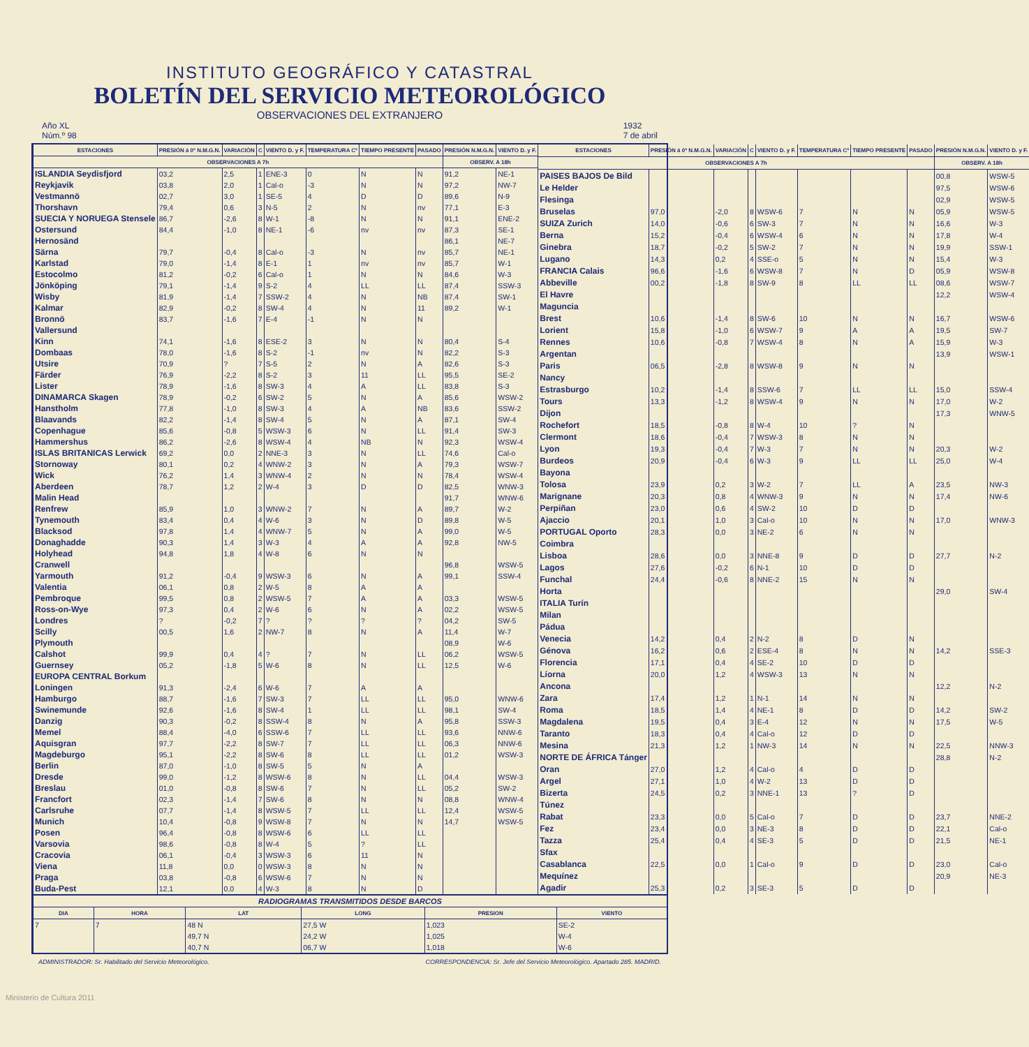INSTITUTO GEOGRÁFICO Y CATASTRAL
BOLETÍN DEL SERVICIO METEOROLÓGICO
OBSERVACIONES DEL EXTRANJERO
Año XL
Núm.º 98 1932
7 de abril
| ESTACIONES | PRESIÓN á 0º N.M.G.N. | VARIACIÓN | C | VIENTO D. y F. | TEMPERATURA Cº | TIEMPO PRESENTE | PASADO | PRESIÓN N.M.G.N. | VIENTO D. y F. |
| --- | --- | --- | --- | --- | --- | --- | --- | --- | --- |
| OBSERVACIONES A 7h | | | | | | | | OBSERV. A 18h | |
| ISLANDIA Seydisfjord | 03,2 | 2,5 | 1 | ENE-3 | 0 | N | N | 91,2 | NE-1 |
| Reykjavik | 03,8 | 2,0 | 1 | Cal-o | -3 | N | N | 97,2 | NW-7 |
| Vestmannö | 02,7 | 3,0 | 1 | SE-5 | 4 | D | D | 89,6 | N-9 |
| Thorshavn | 79,4 | 0,6 | 3 | N-5 | 2 | N | nv | 77,1 | E-3 |
| SUECIA Y NORUEGA Stensele | 86,7 | -2,6 | 8 | W-1 | -8 | N | N | 91,1 | ENE-2 |
| Ostersund | 84,4 | -1,0 | 8 | NE-1 | -6 | nv | nv | 87,3 | SE-1 |
| Hernosänd | | | | | | | | 86,1 | NE-7 |
| Särna | 79,7 | -0,4 | 8 | Cal-o | -3 | N | nv | 85,7 | NE-1 |
| Karlstad | 79,0 | -1,4 | 8 | E-1 | 1 | nv | nv | 85,7 | W-1 |
| Estocolmo | 81,2 | -0,2 | 6 | Cal-o | 1 | N | N | 84,6 | W-3 |
| Jönköping | 79,1 | -1,4 | 9 | S-2 | 4 | LL | LL | 87,4 | SSW-3 |
| Wisby | 81,9 | -1,4 | 7 | SSW-2 | 4 | N | NB | 87,4 | SW-1 |
| Kalmar | 82,9 | -0,2 | 8 | SW-4 | 4 | N | 11 | 89,2 | W-1 |
| Bronnö | 83,7 | -1,6 | 7 | E-4 | -1 | N | N | | |
| Vallersund | | | | | | | | | |
| Kinn | 74,1 | -1,6 | 8 | ESE-2 | 3 | N | N | 80,4 | S-4 |
| Dombaas | 78,0 | -1,6 | 8 | S-2 | -1 | nv | N | 82,2 | S-3 |
| Utsire | 70,9 | ? | 7 | S-5 | 2 | N | A | 82,6 | S-3 |
| Färder | 76,9 | -2,2 | 8 | S-2 | 3 | 11 | LL | 95,5 | SE-2 |
| Lister | 78,9 | -1,6 | 8 | SW-3 | 4 | A | LL | 83,8 | S-3 |
| DINAMARCA Skagen | 78,9 | -0,2 | 6 | SW-2 | 5 | N | A | 85,6 | WSW-2 |
| Hanstholm | 77,8 | -1,0 | 8 | SW-3 | 4 | A | NB | 83,6 | SSW-2 |
| Blaavands | 82,2 | -1,4 | 8 | SW-4 | 5 | N | A | 87,1 | SW-4 |
| Copenhague | 85,6 | -0,8 | 5 | WSW-3 | 6 | N | LL | 91,4 | SW-3 |
| Hammershus | 86,2 | -2,6 | 8 | WSW-4 | 4 | NB | N | 92,3 | WSW-4 |
| ISLAS BRITANICAS Lerwick | 69,2 | 0,0 | 2 | NNE-3 | 3 | N | LL | 74,6 | Cal-o |
| Stornoway | 80,1 | 0,2 | 4 | WNW-2 | 3 | N | A | 79,3 | WSW-7 |
| Wick | 76,2 | 1,4 | 3 | WNW-4 | 2 | N | N | 78,4 | WSW-4 |
| Aberdeen | 78,7 | 1,2 | 2 | W-4 | 3 | D | D | 82,5 | WNW-3 |
| Malin Head | | | | | | | | 91,7 | WNW-6 |
| Renfrew | 85,9 | 1,0 | 3 | WNW-2 | 7 | N | A | 89,7 | W-2 |
| Tynemouth | 83,4 | 0,4 | 4 | W-6 | 3 | N | D | 89,8 | W-5 |
| Blacksod | 97,8 | 1,4 | 4 | WNW-7 | 5 | N | A | 99,0 | W-5 |
| Donaghadde | 90,3 | 1,4 | 3 | W-3 | 4 | A | A | 92,8 | NW-5 |
| Holyhead | 94,8 | 1,8 | 4 | W-8 | 6 | N | N | | |
| Cranwell | | | | | | | | 96,8 | WSW-5 |
| Yarmouth | 91,2 | -0,4 | 9 | WSW-3 | 6 | N | A | 99,1 | SSW-4 |
| Valentia | 06,1 | 0,8 | 2 | W-5 | 8 | A | A | | |
| Pembroque | 99,5 | 0,8 | 2 | WSW-5 | 7 | A | A | 03,3 | WSW-5 |
| Ross-on-Wye | 97,3 | 0,4 | 2 | W-6 | 6 | N | A | 02,2 | WSW-5 |
| Londres | ? | -0,2 | 7 | ? | ? | ? | ? | 04,2 | SW-5 |
| Scilly | 00,5 | 1,6 | 2 | NW-7 | 8 | N | A | 11,4 | W-7 |
| Plymouth | | | | | | | | 08,9 | W-6 |
| Calshot | 99,9 | 0,4 | 4 | ? | 7 | N | LL | 06,2 | WSW-5 |
| Guernsey | 05,2 | -1,8 | 5 | W-6 | 8 | N | LL | 12,5 | W-6 |
| EUROPA CENTRAL Borkum | | | | | | | | | |
| Loningen | 91,3 | -2,4 | 6 | W-6 | 7 | A | A | | |
| Hamburgo | 88,7 | -1,6 | 7 | SW-3 | 7 | LL | LL | 95,0 | WNW-6 |
| Swinemunde | 92,6 | -1,6 | 8 | SW-4 | 1 | LL | LL | 98,1 | SW-4 |
| Danzig | 90,3 | -0,2 | 8 | SSW-4 | 8 | N | A | 95,8 | SSW-3 |
| Memel | 88,4 | -4,0 | 6 | SSW-6 | 7 | LL | LL | 93,6 | NNW-6 |
| Aquisgran | 97,7 | -2,2 | 8 | SW-7 | 7 | LL | LL | 06,3 | NNW-6 |
| Magdeburgo | 95,1 | -2,2 | 8 | SW-6 | 8 | LL | LL | 01,2 | WSW-3 |
| Berlin | 87,0 | -1,0 | 8 | SW-5 | 5 | N | A | | |
| Dresde | 99,0 | -1,2 | 8 | WSW-6 | 8 | N | LL | 04,4 | WSW-3 |
| Breslau | 01,0 | -0,8 | 8 | SW-6 | 7 | N | LL | 05,2 | SW-2 |
| Francfort | 02,3 | -1,4 | 7 | SW-6 | 8 | N | N | 08,8 | WNW-4 |
| Carlsruhe | 07,7 | -1,4 | 8 | WSW-5 | 7 | LL | LL | 12,4 | WSW-5 |
| Munich | 10,4 | -0,8 | 9 | WSW-8 | 7 | N | N | 14,7 | WSW-5 |
| Posen | 96,4 | -0,8 | 8 | WSW-6 | 6 | LL | LL | | |
| Varsovia | 98,6 | -0,8 | 8 | W-4 | 5 | ? | LL | | |
| Cracovia | 06,1 | -0,4 | 3 | WSW-3 | 6 | 11 | N | | |
| Viena | 11,8 | 0,0 | 0 | WSW-3 | 8 | N | N | | |
| Praga | 03,8 | -0,8 | 6 | WSW-6 | 7 | N | N | | |
| Buda-Pest | 12,1 | 0,0 | 4 | W-3 | 8 | N | D | | |
| ESTACIONES | PRESIÓN á 0º N.M.G.N. | VARIACIÓN | C | VIENTO D. y F. | TEMPERATURA Cº | TIEMPO PRESENTE | PASADO | PRESIÓN N.M.G.N. | VIENTO D. y F. |
| --- | --- | --- | --- | --- | --- | --- | --- | --- | --- |
| OBSERVACIONES A 7h | | | | | | | | OBSERV. A 18h | |
| PAISES BAJOS De Bild | | | | | | | | 00,8 | WSW-5 |
| Le Helder | | | | | | | | 97,5 | WSW-6 |
| Flesinga | | | | | | | | 02,9 | WSW-5 |
| Bruselas | 97,0 | -2,0 | 8 | WSW-6 | 7 | N | N | 05,9 | WSW-5 |
| SUIZA Zurich | 14,0 | -0,6 | 6 | SW-3 | 7 | N | N | 16,6 | W-3 |
| Berna | 15,2 | -0,4 | 6 | WSW-4 | 6 | N | N | 17,8 | W-4 |
| Ginebra | 18,7 | -0,2 | 5 | SW-2 | 7 | N | N | 19,9 | SSW-1 |
| Lugano | 14,3 | 0,2 | 4 | SSE-o | 5 | N | N | 15,4 | W-3 |
| FRANCIA Calais | 96,6 | -1,6 | 6 | WSW-8 | 7 | N | D | 05,9 | WSW-8 |
| Abbeville | 00,2 | -1,8 | 8 | SW-9 | 8 | LL | LL | 08,6 | WSW-7 |
| El Havre | | | | | | | | 12,2 | WSW-4 |
| Maguncia | | | | | | | | | |
| Brest | 10,6 | -1,4 | 8 | SW-6 | 10 | N | N | 16,7 | WSW-6 |
| Lorient | 15,8 | -1,0 | 6 | WSW-7 | 9 | A | A | 19,5 | SW-7 |
| Rennes | 10,6 | -0,8 | 7 | WSW-4 | 8 | N | A | 15,9 | W-3 |
| Argentan | | | | | | | | 13,9 | WSW-1 |
| Paris | 06,5 | -2,8 | 8 | WSW-8 | 9 | N | N | | |
| Nancy | | | | | | | | | |
| Estrasburgo | 10,2 | -1,4 | 8 | SSW-6 | 7 | LL | LL | 15,0 | SSW-4 |
| Tours | 13,3 | -1,2 | 8 | WSW-4 | 9 | N | N | 17,0 | W-2 |
| Dijon | | | | | | | | 17,3 | WNW-5 |
| Rochefort | 18,5 | -0,8 | 8 | W-4 | 10 | ? | N | | |
| Clermont | 18,6 | -0,4 | 7 | WSW-3 | 8 | N | N | | |
| Lyon | 19,3 | -0,4 | 7 | W-3 | 7 | N | N | 20,3 | W-2 |
| Burdeos | 20,9 | -0,4 | 6 | W-3 | 9 | LL | LL | 25,0 | W-4 |
| Bayona | | | | | | | | | |
| Tolosa | 23,9 | 0,2 | 3 | W-2 | 7 | LL | A | 23,5 | NW-3 |
| Marignane | 20,3 | 0,8 | 4 | WNW-3 | 9 | N | N | 17,4 | NW-6 |
| Perpiñan | 23,0 | 0,6 | 4 | SW-2 | 10 | D | D | | |
| Ajaccio | 20,1 | 1,0 | 3 | Cal-o | 10 | N | N | 17,0 | WNW-3 |
| PORTUGAL Oporto | 28,3 | 0,0 | 3 | NE-2 | 6 | N | N | | |
| Coimbra | | | | | | | | | |
| Lisboa | 28,6 | 0,0 | 3 | NNE-8 | 9 | D | D | 27,7 | N-2 |
| Lagos | 27,6 | -0,2 | 6 | N-1 | 10 | D | D | | |
| Funchal | 24,4 | -0,6 | 8 | NNE-2 | 15 | N | N | | |
| Horta | | | | | | | | 29,0 | SW-4 |
| ITALIA Turín | | | | | | | | | |
| Milan | | | | | | | | | |
| Pádua | | | | | | | | | |
| Venecia | 14,2 | 0,4 | 2 | N-2 | 8 | D | N | | |
| Génova | 16,2 | 0,6 | 2 | ESE-4 | 8 | N | N | 14,2 | SSE-3 |
| Florencia | 17,1 | 0,4 | 4 | SE-2 | 10 | D | D | | |
| Líorna | 20,0 | 1,2 | 4 | WSW-3 | 13 | N | N | | |
| Ancona | | | | | | | | 12,2 | N-2 |
| Zara | 17,4 | 1,2 | 1 | N-1 | 14 | N | N | | |
| Roma | 18,5 | 1,4 | 4 | NE-1 | 8 | D | D | 14,2 | SW-2 |
| Magdalena | 19,5 | 0,4 | 3 | E-4 | 12 | N | N | 17,5 | W-5 |
| Taranto | 18,3 | 0,4 | 4 | Cal-o | 12 | D | D | | |
| Mesina | 21,3 | 1,2 | 1 | NW-3 | 14 | N | N | 22,5 | NNW-3 |
| NORTE DE ÁFRICA Tánger | | | | | | | | 28,8 | N-2 |
| Oran | 27,0 | 1,2 | 4 | Cal-o | 4 | D | D | | |
| Argel | 27,1 | 1,0 | 4 | W-2 | 13 | D | D | | |
| Bizerta | 24,5 | 0,2 | 3 | NNE-1 | 13 | ? | D | | |
| Túnez | | | | | | | | | |
| Rabat | 23,3 | 0,0 | 5 | Cal-o | 7 | D | D | 23,7 | NNE-2 |
| Fez | 23,4 | 0,0 | 3 | NE-3 | 8 | D | D | 22,1 | Cal-o |
| Tazza | 25,4 | 0,4 | 4 | SE-3 | 5 | D | D | 21,5 | NE-1 |
| Sfax | | | | | | | | | |
| Casablanca | 22,5 | 0,0 | 1 | Cal-o | 9 | D | D | 23,0 | Cal-o |
| Mequínez | | | | | | | | 20,9 | NE-3 |
| Agadir | 25,3 | 0,2 | 3 | SE-3 | 5 | D | D | | |
| RADIOGRAMAS TRANSMITIDOS DESDE BARCOS | | | | | |
| --- | --- | --- | --- | --- | --- |
| DIA | HORA | LAT | LONG | PRESION | VIENTO |
| 7 | 7 | 48 N | 27,5 W | 1,023 | SE-2 |
| | | 49,7 N | 24,2 W | 1,025 | W-4 |
| | | 40,7 N | 06,7 W | 1,018 | W-6 |
ADMINISTRADOR: Sr. Habilitado del Servicio Meteorológico. CORRESPONDENCIA: Sr. Jefe del Servicio Meteorológico. Apartado 285. MADRID.
Ministerio de Cultura 2011